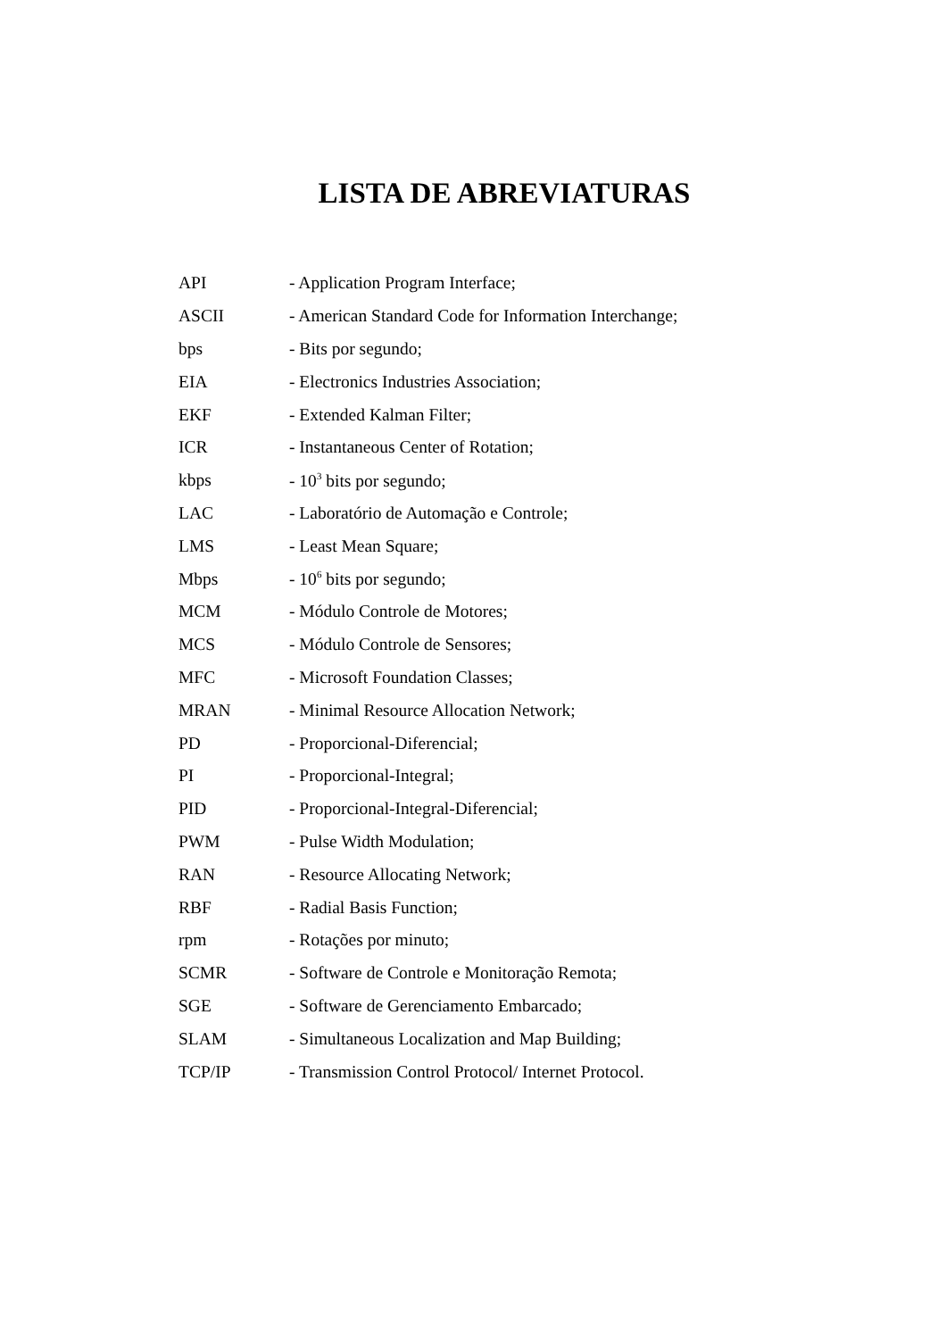LISTA DE ABREVIATURAS
| API | - Application Program Interface; |
| ASCII | - American Standard Code for Information Interchange; |
| bps | - Bits por segundo; |
| EIA | - Electronics Industries Association; |
| EKF | - Extended Kalman Filter; |
| ICR | - Instantaneous Center of Rotation; |
| kbps | - 10<sup>3</sup> bits por segundo; |
| LAC | - Laboratório de Automação e Controle; |
| LMS | - Least Mean Square; |
| Mbps | - 10<sup>6</sup> bits por segundo; |
| MCM | - Módulo Controle de Motores; |
| MCS | - Módulo Controle de Sensores; |
| MFC | - Microsoft Foundation Classes; |
| MRAN | - Minimal Resource Allocation Network; |
| PD | - Proporcional-Diferencial; |
| PI | - Proporcional-Integral; |
| PID | - Proporcional-Integral-Diferencial; |
| PWM | - Pulse Width Modulation; |
| RAN | - Resource Allocating Network; |
| RBF | - Radial Basis Function; |
| rpm | - Rotações por minuto; |
| SCMR | - Software de Controle e Monitoração Remota; |
| SGE | - Software de Gerenciamento Embarcado; |
| SLAM | - Simultaneous Localization and Map Building; |
| TCP/IP | - Transmission Control Protocol/ Internet Protocol. |